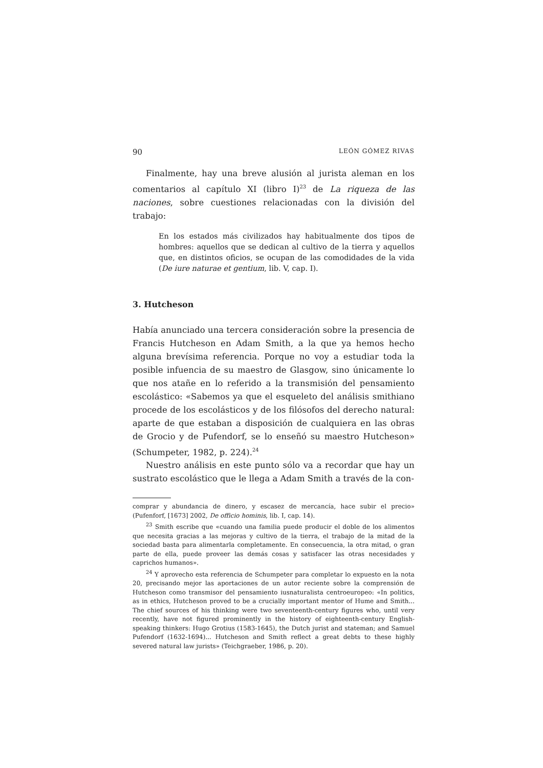90 LEÓN GÓMEZ RIVAS
Finalmente, hay una breve alusión al jurista aleman en los comentarios al capítulo XI (libro I)<sup>23</sup> de La riqueza de las naciones, sobre cuestiones relacionadas con la división del trabajo:
En los estados más civilizados hay habitualmente dos tipos de hombres: aquellos que se dedican al cultivo de la tierra y aquellos que, en distintos oficios, se ocupan de las comodidades de la vida (De iure naturae et gentium, lib. V, cap. I).
3. Hutcheson
Había anunciado una tercera consideración sobre la presencia de Francis Hutcheson en Adam Smith, a la que ya hemos hecho alguna brevísima referencia. Porque no voy a estudiar toda la posible infuencia de su maestro de Glasgow, sino únicamente lo que nos atañe en lo referido a la transmisión del pensamiento escolástico: «Sabemos ya que el esqueleto del análisis smithiano procede de los escolásticos y de los filósofos del derecho natural: aparte de que estaban a disposición de cualquiera en las obras de Grocio y de Pufendorf, se lo enseñó su maestro Hutcheson» (Schumpeter, 1982, p. 224).<sup>24</sup>
Nuestro análisis en este punto sólo va a recordar que hay un sustrato escolástico que le llega a Adam Smith a través de la con-
comprar y abundancia de dinero, y escasez de mercancía, hace subir el precio» (Pufenforf, [1673] 2002, De officio hominis, lib. I, cap. 14).
<sup>23</sup> Smith escribe que «cuando una familia puede producir el doble de los alimentos que necesita gracias a las mejoras y cultivo de la tierra, el trabajo de la mitad de la sociedad basta para alimentarla completamente. En consecuencia, la otra mitad, o gran parte de ella, puede proveer las demás cosas y satisfacer las otras necesidades y caprichos humanos».
<sup>24</sup> Y aprovecho esta referencia de Schumpeter para completar lo expuesto en la nota 20, precisando mejor las aportaciones de un autor reciente sobre la comprensión de Hutcheson como transmisor del pensamiento iusnaturalista centroeuropeo: «In politics, as in ethics, Hutcheson proved to be a crucially important mentor of Hume and Smith... The chief sources of his thinking were two seventeenth-century figures who, until very recently, have not figured prominently in the history of eighteenth-century English-speaking thinkers: Hugo Grotius (1583-1645), the Dutch jurist and stateman; and Samuel Pufendorf (1632-1694)... Hutcheson and Smith reflect a great debts to these highly severed natural law jurists» (Teichgraeber, 1986, p. 20).